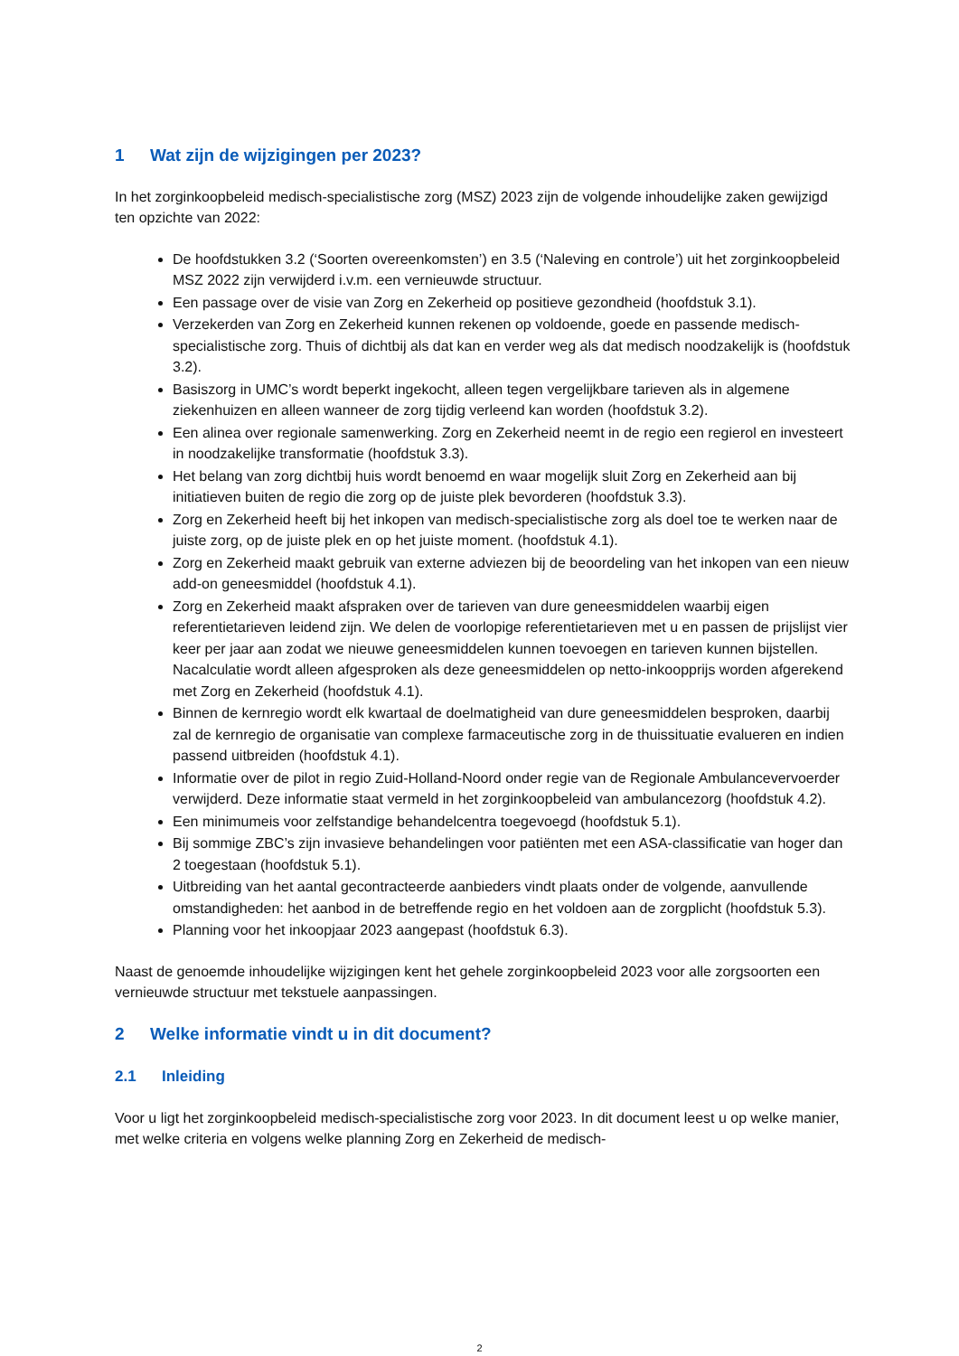1 Wat zijn de wijzigingen per 2023?
In het zorginkoopbeleid medisch-specialistische zorg (MSZ) 2023 zijn de volgende inhoudelijke zaken gewijzigd ten opzichte van 2022:
De hoofdstukken 3.2 (‘Soorten overeenkomsten’) en 3.5 (‘Naleving en controle’) uit het zorginkoopbeleid MSZ 2022 zijn verwijderd i.v.m. een vernieuwde structuur.
Een passage over de visie van Zorg en Zekerheid op positieve gezondheid (hoofdstuk 3.1).
Verzekerden van Zorg en Zekerheid kunnen rekenen op voldoende, goede en passende medisch-specialistische zorg. Thuis of dichtbij als dat kan en verder weg als dat medisch noodzakelijk is (hoofdstuk 3.2).
Basiszorg in UMC’s wordt beperkt ingekocht, alleen tegen vergelijkbare tarieven als in algemene ziekenhuizen en alleen wanneer de zorg tijdig verleend kan worden (hoofdstuk 3.2).
Een alinea over regionale samenwerking. Zorg en Zekerheid neemt in de regio een regierol en investeert in noodzakelijke transformatie (hoofdstuk 3.3).
Het belang van zorg dichtbij huis wordt benoemd en waar mogelijk sluit Zorg en Zekerheid aan bij initiatieven buiten de regio die zorg op de juiste plek bevorderen (hoofdstuk 3.3).
Zorg en Zekerheid heeft bij het inkopen van medisch-specialistische zorg als doel toe te werken naar de juiste zorg, op de juiste plek en op het juiste moment. (hoofdstuk 4.1).
Zorg en Zekerheid maakt gebruik van externe adviezen bij de beoordeling van het inkopen van een nieuw add-on geneesmiddel (hoofdstuk 4.1).
Zorg en Zekerheid maakt afspraken over de tarieven van dure geneesmiddelen waarbij eigen referentietarieven leidend zijn. We delen de voorlopige referentietarieven met u en passen de prijslijst vier keer per jaar aan zodat we nieuwe geneesmiddelen kunnen toevoegen en tarieven kunnen bijstellen. Nacalculatie wordt alleen afgesproken als deze geneesmiddelen op netto-inkoopprijs worden afgerekend met Zorg en Zekerheid (hoofdstuk 4.1).
Binnen de kernregio wordt elk kwartaal de doelmatigheid van dure geneesmiddelen besproken, daarbij zal de kernregio de organisatie van complexe farmaceutische zorg in de thuissituatie evalueren en indien passend uitbreiden (hoofdstuk 4.1).
Informatie over de pilot in regio Zuid-Holland-Noord onder regie van de Regionale Ambulancevervoerder verwijderd. Deze informatie staat vermeld in het zorginkoopbeleid van ambulancezorg (hoofdstuk 4.2).
Een minimumeis voor zelfstandige behandelcentra toegevoegd (hoofdstuk 5.1).
Bij sommige ZBC’s zijn invasieve behandelingen voor patiënten met een ASA-classificatie van hoger dan 2 toegestaan (hoofdstuk 5.1).
Uitbreiding van het aantal gecontracteerde aanbieders vindt plaats onder de volgende, aanvullende omstandigheden: het aanbod in de betreffende regio en het voldoen aan de zorgplicht (hoofdstuk 5.3).
Planning voor het inkoopjaar 2023 aangepast (hoofdstuk 6.3).
Naast de genoemde inhoudelijke wijzigingen kent het gehele zorginkoopbeleid 2023 voor alle zorgsoorten een vernieuwde structuur met tekstuele aanpassingen.
2 Welke informatie vindt u in dit document?
2.1 Inleiding
Voor u ligt het zorginkoopbeleid medisch-specialistische zorg voor 2023. In dit document leest u op welke manier, met welke criteria en volgens welke planning Zorg en Zekerheid de medisch-
2